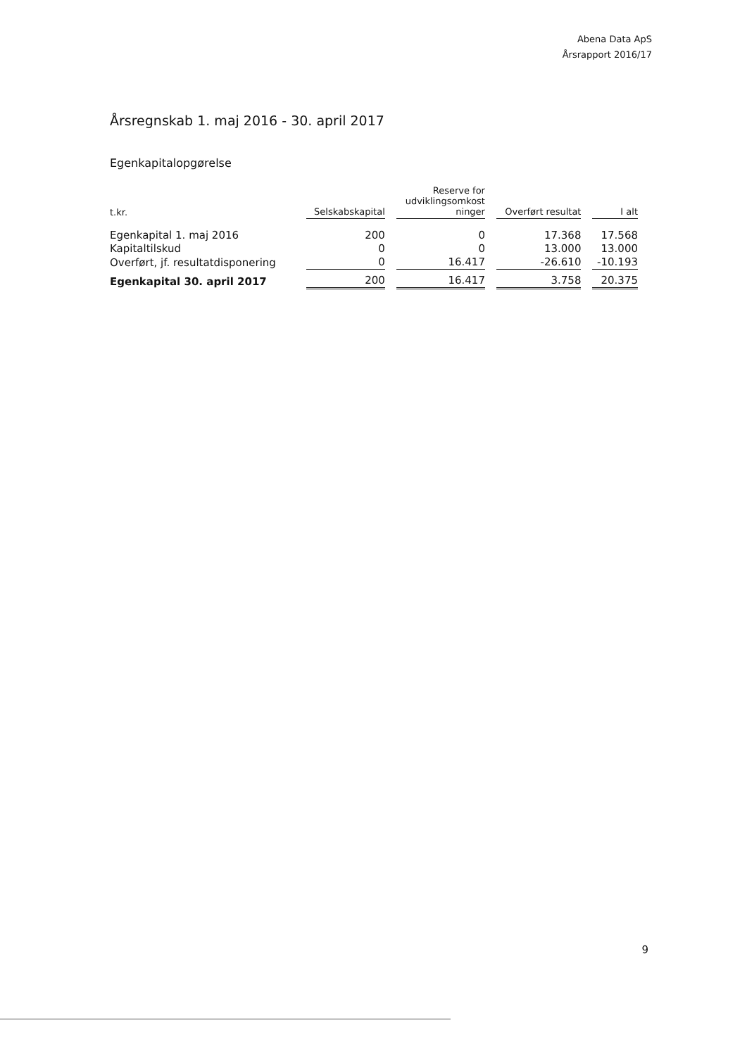Abena Data ApS
Årsrapport 2016/17
Årsregnskab 1. maj 2016 - 30. april 2017
Egenkapitalopgørelse
| t.kr. | Selskabskapital | Reserve for udviklingsomkost ninger | Overført resultat | I alt |
| --- | --- | --- | --- | --- |
| Egenkapital 1. maj 2016 | 200 | 0 | 17.368 | 17.568 |
| Kapitaltilskud | 0 | 0 | 13.000 | 13.000 |
| Overført, jf. resultatdisponering | 0 | 16.417 | -26.610 | -10.193 |
| Egenkapital 30. april 2017 | 200 | 16.417 | 3.758 | 20.375 |
9